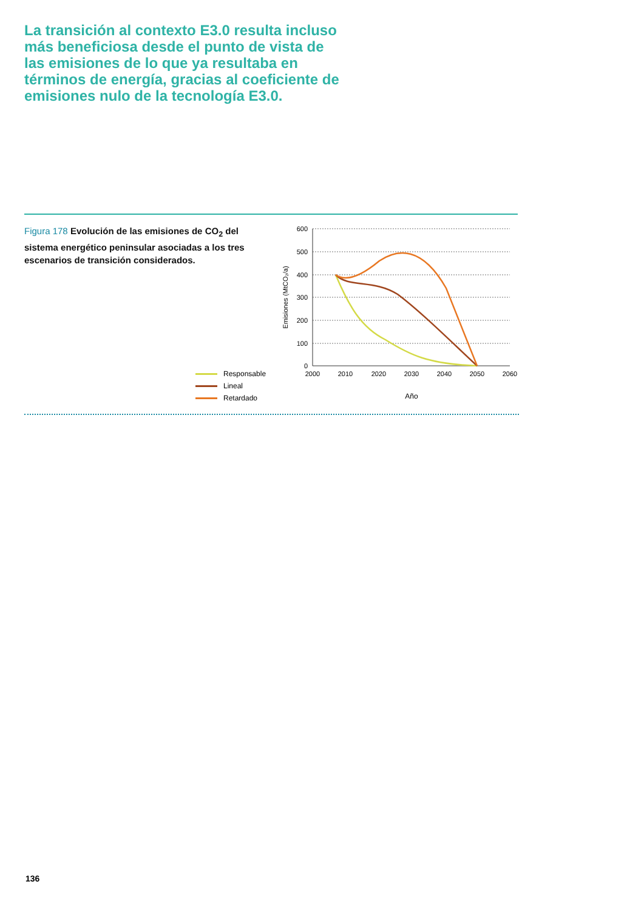La transición al contexto E3.0 resulta incluso más beneficiosa desde el punto de vista de las emisiones de lo que ya resultaba en términos de energía, gracias al coeficiente de emisiones nulo de la tecnología E3.0.
Figura 178 Evolución de las emisiones de CO<sub>2</sub> del sistema energético peninsular asociadas a los tres escenarios de transición considerados.
600
500
400
300
200
100
0
2000
2010
2020
2030
2040
2050
2060
Año
Emisiones (MtCO₂/a)
Responsable
Lineal
Retardado
136